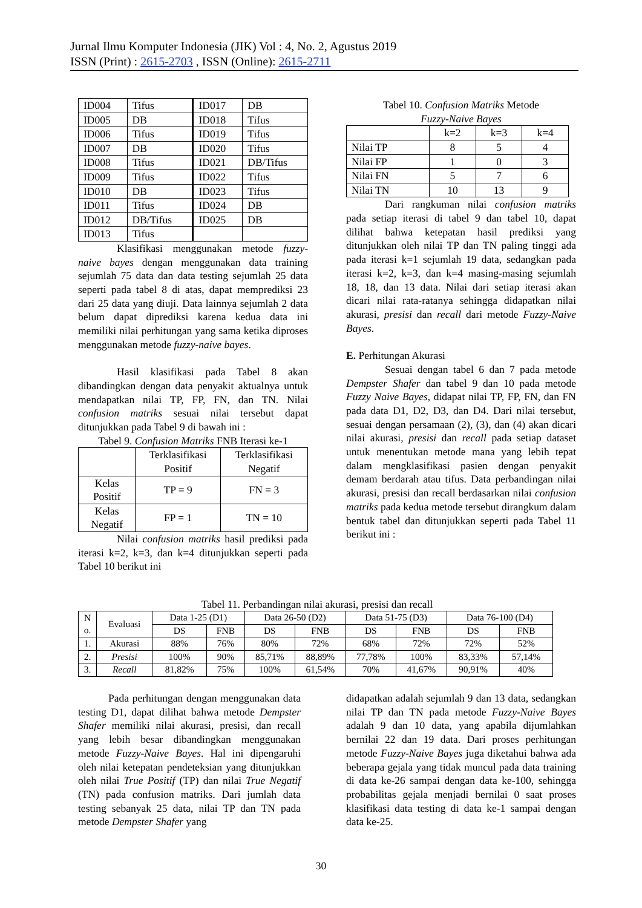Jurnal Ilmu Komputer Indonesia (JIK) Vol : 4, No. 2, Agustus 2019
ISSN (Print) : 2615-2703 , ISSN (Online): 2615-2711
| ID004 | Tifus | ID017 | DB |
| ID005 | DB | ID018 | Tifus |
| ID006 | Tifus | ID019 | Tifus |
| ID007 | DB | ID020 | Tifus |
| ID008 | Tifus | ID021 | DB/Tifus |
| ID009 | Tifus | ID022 | Tifus |
| ID010 | DB | ID023 | Tifus |
| ID011 | Tifus | ID024 | DB |
| ID012 | DB/Tifus | ID025 | DB |
| ID013 | Tifus | | |
Klasifikasi menggunakan metode fuzzy-naive bayes dengan menggunakan data training sejumlah 75 data dan data testing sejumlah 25 data seperti pada tabel 8 di atas, dapat memprediksi 23 dari 25 data yang diuji. Data lainnya sejumlah 2 data belum dapat diprediksi karena kedua data ini memiliki nilai perhitungan yang sama ketika diproses menggunakan metode fuzzy-naive bayes.
Hasil klasifikasi pada Tabel 8 akan dibandingkan dengan data penyakit aktualnya untuk mendapatkan nilai TP, FP, FN, dan TN. Nilai confusion matriks sesuai nilai tersebut dapat ditunjukkan pada Tabel 9 di bawah ini :
Tabel 9. Confusion Matriks FNB Iterasi ke-1
| | Terklasifikasi Positif | Terklasifikasi Negatif |
| Kelas Positif | TP = 9 | FN = 3 |
| Kelas Negatif | FP = 1 | TN = 10 |
Nilai confusion matriks hasil prediksi pada iterasi k=2, k=3, dan k=4 ditunjukkan seperti pada Tabel 10 berikut ini
Tabel 10. Confusion Matriks Metode
Fuzzy-Naive Bayes
| | k=2 | k=3 | k=4 |
| Nilai TP | 8 | 5 | 4 |
| Nilai FP | 1 | 0 | 3 |
| Nilai FN | 5 | 7 | 6 |
| Nilai TN | 10 | 13 | 9 |
Dari rangkuman nilai confusion matriks pada setiap iterasi di tabel 9 dan tabel 10, dapat dilihat bahwa ketepatan hasil prediksi yang ditunjukkan oleh nilai TP dan TN paling tinggi ada pada iterasi k=1 sejumlah 19 data, sedangkan pada iterasi k=2, k=3, dan k=4 masing-masing sejumlah 18, 18, dan 13 data. Nilai dari setiap iterasi akan dicari nilai rata-ratanya sehingga didapatkan nilai akurasi, presisi dan recall dari metode Fuzzy-Naive Bayes.
E. Perhitungan Akurasi
Sesuai dengan tabel 6 dan 7 pada metode Dempster Shafer dan tabel 9 dan 10 pada metode Fuzzy Naive Bayes, didapat nilai TP, FP, FN, dan FN pada data D1, D2, D3, dan D4. Dari nilai tersebut, sesuai dengan persamaan (2), (3), dan (4) akan dicari nilai akurasi, presisi dan recall pada setiap dataset untuk menentukan metode mana yang lebih tepat dalam mengklasifikasi pasien dengan penyakit demam berdarah atau tifus. Data perbandingan nilai akurasi, presisi dan recall berdasarkan nilai confusion matriks pada kedua metode tersebut dirangkum dalam bentuk tabel dan ditunjukkan seperti pada Tabel 11 berikut ini :
Tabel 11. Perbandingan nilai akurasi, presisi dan recall
| N o. | Evaluasi | Data 1-25 (D1) | | Data 26-50 (D2) | | Data 51-75 (D3) | | Data 76-100 (D4) | |
| --- | --- | --- | --- | --- | --- | --- | --- | --- | --- |
| | | DS | FNB | DS | FNB | DS | FNB | DS | FNB |
| 1. | Akurasi | 88% | 76% | 80% | 72% | 68% | 72% | 72% | 52% |
| 2. | Presisi | 100% | 90% | 85,71% | 88,89% | 77,78% | 100% | 83,33% | 57,14% |
| 3. | Recall | 81,82% | 75% | 100% | 61,54% | 70% | 41,67% | 90,91% | 40% |
Pada perhitungan dengan menggunakan data testing D1, dapat dilihat bahwa metode Dempster Shafer memiliki nilai akurasi, presisi, dan recall yang lebih besar dibandingkan menggunakan metode Fuzzy-Naive Bayes. Hal ini dipengaruhi oleh nilai ketepatan pendeteksian yang ditunjukkan oleh nilai True Positif (TP) dan nilai True Negatif (TN) pada confusion matriks. Dari jumlah data testing sebanyak 25 data, nilai TP dan TN pada metode Dempster Shafer yang
didapatkan adalah sejumlah 9 dan 13 data, sedangkan nilai TP dan TN pada metode Fuzzy-Naive Bayes adalah 9 dan 10 data, yang apabila dijumlahkan bernilai 22 dan 19 data. Dari proses perhitungan metode Fuzzy-Naive Bayes juga diketahui bahwa ada beberapa gejala yang tidak muncul pada data training di data ke-26 sampai dengan data ke-100, sehingga probabilitas gejala menjadi bernilai 0 saat proses klasifikasi data testing di data ke-1 sampai dengan data ke-25.
30